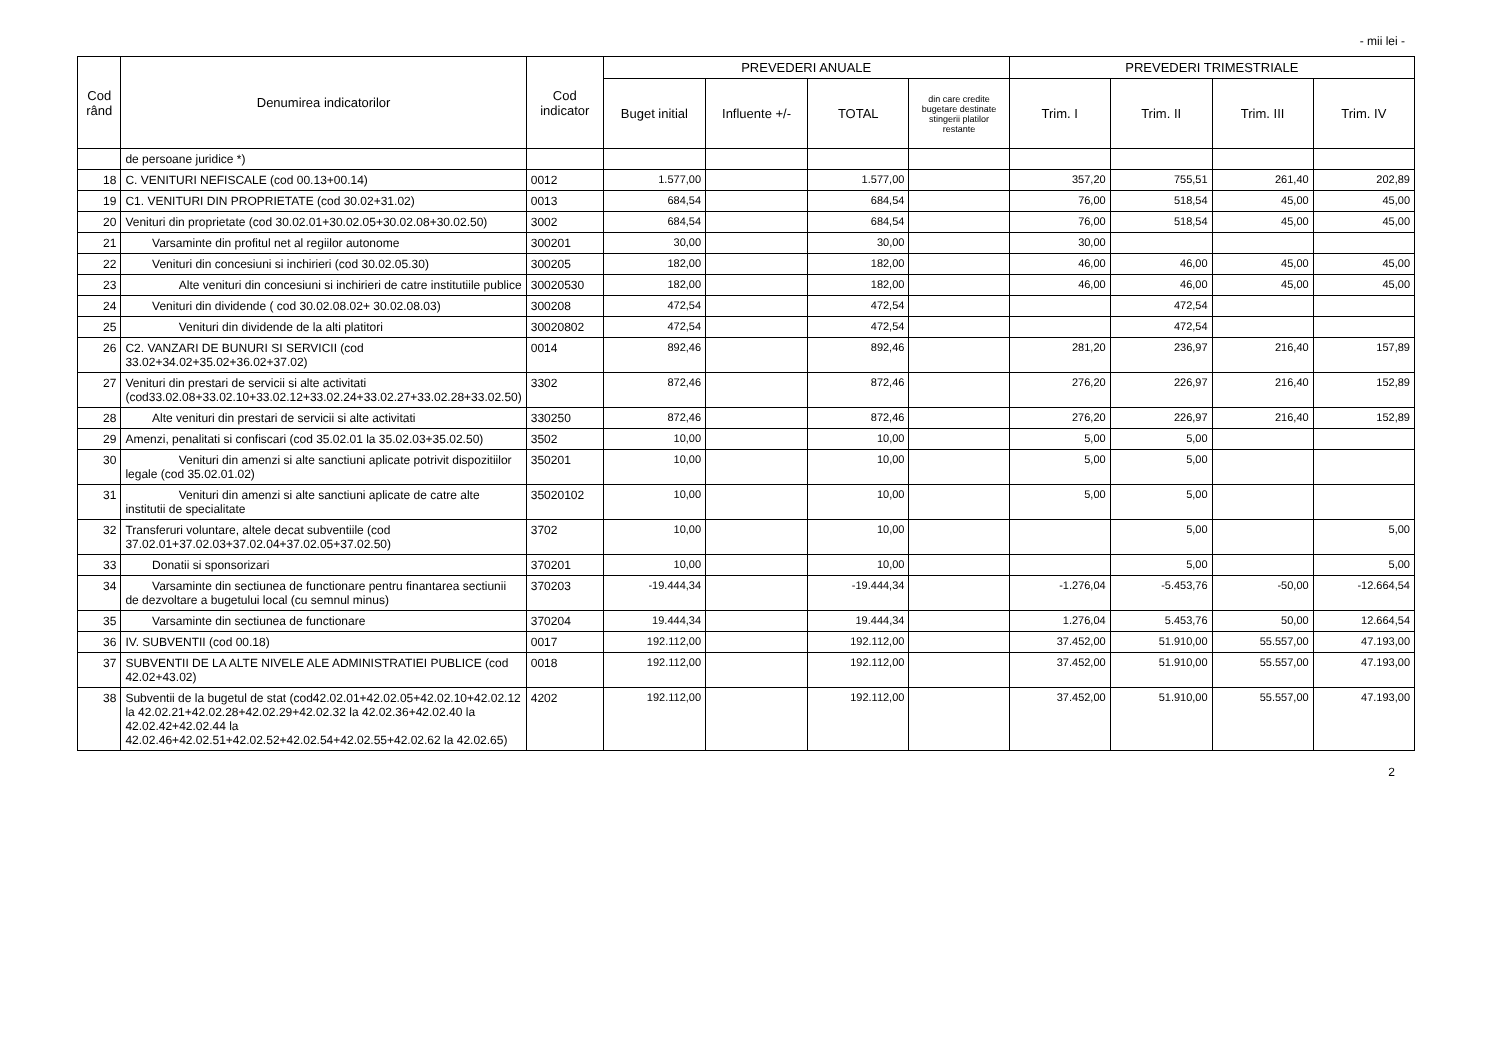- mii lei -
| Cod rând | Denumirea indicatorilor | Cod indicator | PREVEDERI ANUALE | | | | PREVEDERI TRIMESTRIALE | | | |
| --- | --- | --- | --- | --- | --- | --- | --- | --- | --- | --- |
| | | | Buget initial | Influente +/- | TOTAL | din care credite bugetare destinate stingerii platilor restante | Trim. I | Trim. II | Trim. III | Trim. IV |
| | de persoane juridice *) | | | | | | | | | |
| 18 | C. VENITURI NEFISCALE (cod 00.13+00.14) | 0012 | 1.577,00 | | 1.577,00 | | 357,20 | 755,51 | 261,40 | 202,89 |
| 19 | C1. VENITURI DIN PROPRIETATE (cod 30.02+31.02) | 0013 | 684,54 | | 684,54 | | 76,00 | 518,54 | 45,00 | 45,00 |
| 20 | Venituri din proprietate (cod 30.02.01+30.02.05+30.02.08+30.02.50) | 3002 | 684,54 | | 684,54 | | 76,00 | 518,54 | 45,00 | 45,00 |
| 21 | Varsaminte din profitul net al regiilor autonome | 300201 | 30,00 | | 30,00 | | 30,00 | | | |
| 22 | Venituri din concesiuni si inchirieri (cod 30.02.05.30) | 300205 | 182,00 | | 182,00 | | 46,00 | 46,00 | 45,00 | 45,00 |
| 23 | Alte venituri din concesiuni si inchirieri de catre institutiile publice | 30020530 | 182,00 | | 182,00 | | 46,00 | 46,00 | 45,00 | 45,00 |
| 24 | Venituri din dividende ( cod 30.02.08.02+ 30.02.08.03) | 300208 | 472,54 | | 472,54 | | | 472,54 | | |
| 25 | Venituri din dividende de la alti platitori | 30020802 | 472,54 | | 472,54 | | | 472,54 | | |
| 26 | C2. VANZARI DE BUNURI SI SERVICII (cod 33.02+34.02+35.02+36.02+37.02) | 0014 | 892,46 | | 892,46 | | 281,20 | 236,97 | 216,40 | 157,89 |
| 27 | Venituri din prestari de servicii si alte activitati (cod33.02.08+33.02.10+33.02.12+33.02.24+33.02.27+33.02.28+33.02.50) | 3302 | 872,46 | | 872,46 | | 276,20 | 226,97 | 216,40 | 152,89 |
| 28 | Alte venituri din prestari de servicii si alte activitati | 330250 | 872,46 | | 872,46 | | 276,20 | 226,97 | 216,40 | 152,89 |
| 29 | Amenzi, penalitati si confiscari (cod 35.02.01 la 35.02.03+35.02.50) | 3502 | 10,00 | | 10,00 | | 5,00 | 5,00 | | |
| 30 | Venituri din amenzi si alte sanctiuni aplicate potrivit dispozitiilor legale (cod 35.02.01.02) | 350201 | 10,00 | | 10,00 | | 5,00 | 5,00 | | |
| 31 | Venituri din amenzi si alte sanctiuni aplicate de catre alte institutii de specialitate | 35020102 | 10,00 | | 10,00 | | 5,00 | 5,00 | | |
| 32 | Transferuri voluntare, altele decat subventiile (cod 37.02.01+37.02.03+37.02.04+37.02.05+37.02.50) | 3702 | 10,00 | | 10,00 | | | 5,00 | | 5,00 |
| 33 | Donatii si sponsorizari | 370201 | 10,00 | | 10,00 | | | 5,00 | | 5,00 |
| 34 | Varsaminte din sectiunea de functionare pentru finantarea sectiunii de dezvoltare a bugetului local (cu semnul minus) | 370203 | -19.444,34 | | -19.444,34 | | -1.276,04 | -5.453,76 | -50,00 | -12.664,54 |
| 35 | Varsaminte din sectiunea de functionare | 370204 | 19.444,34 | | 19.444,34 | | 1.276,04 | 5.453,76 | 50,00 | 12.664,54 |
| 36 | IV. SUBVENTII (cod 00.18) | 0017 | 192.112,00 | | 192.112,00 | | 37.452,00 | 51.910,00 | 55.557,00 | 47.193,00 |
| 37 | SUBVENTII DE LA ALTE NIVELE ALE ADMINISTRATIEI PUBLICE (cod 42.02+43.02) | 0018 | 192.112,00 | | 192.112,00 | | 37.452,00 | 51.910,00 | 55.557,00 | 47.193,00 |
| 38 | Subventii de la bugetul de stat (cod42.02.01+42.02.05+42.02.10+42.02.12 la 42.02.21+42.02.28+42.02.29+42.02.32 la 42.02.36+42.02.40 la 42.02.42+42.02.44 la 42.02.46+42.02.51+42.02.52+42.02.54+42.02.55+42.02.62 la 42.02.65) | 4202 | 192.112,00 | | 192.112,00 | | 37.452,00 | 51.910,00 | 55.557,00 | 47.193,00 |
2